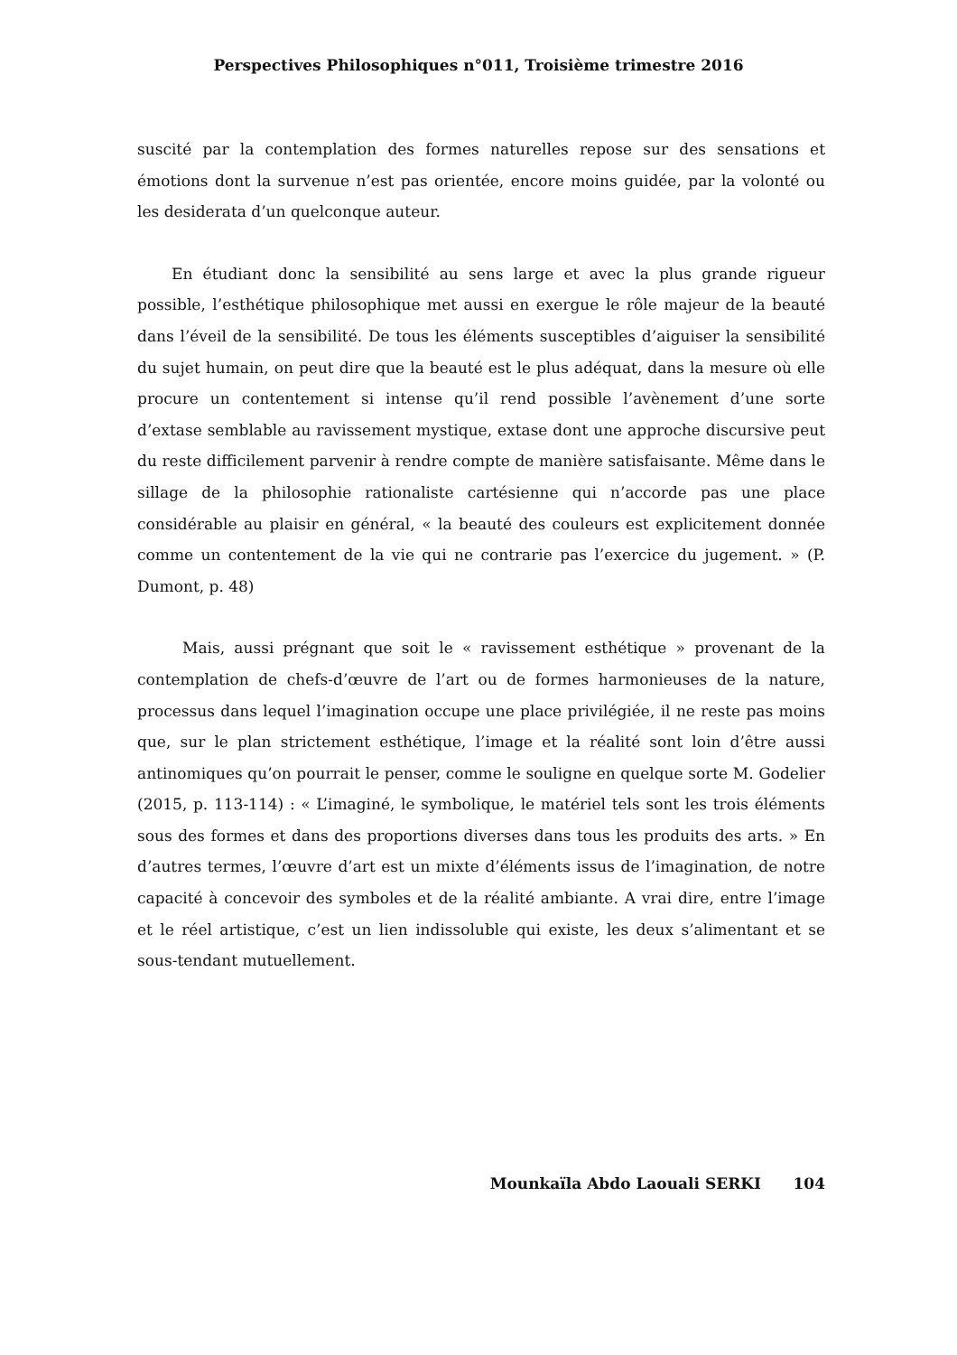Perspectives Philosophiques n°011, Troisième trimestre 2016
suscité par la contemplation des formes naturelles repose sur des sensations et émotions dont la survenue n’est pas orientée, encore moins guidée, par la volonté ou les desiderata d’un quelconque auteur.
En étudiant donc la sensibilité au sens large et avec la plus grande rigueur possible, l’esthétique philosophique met aussi en exergue le rôle majeur de la beauté dans l’éveil de la sensibilité. De tous les éléments susceptibles d’aiguiser la sensibilité du sujet humain, on peut dire que la beauté est le plus adéquat, dans la mesure où elle procure un contentement si intense qu’il rend possible l’avènement d’une sorte d’extase semblable au ravissement mystique, extase dont une approche discursive peut du reste difficilement parvenir à rendre compte de manière satisfaisante. Même dans le sillage de la philosophie rationaliste cartésienne qui n’accorde pas une place considérable au plaisir en général, « la beauté des couleurs est explicitement donnée comme un contentement de la vie qui ne contrarie pas l’exercice du jugement. » (P. Dumont, p. 48)
Mais, aussi prégnant que soit le « ravissement esthétique » provenant de la contemplation de chefs-d’œuvre de l’art ou de formes harmonieuses de la nature, processus dans lequel l’imagination occupe une place privilégiée, il ne reste pas moins que, sur le plan strictement esthétique, l’image et la réalité sont loin d’être aussi antinomiques qu’on pourrait le penser, comme le souligne en quelque sorte M. Godelier (2015, p. 113-114) : « L’imaginé, le symbolique, le matériel tels sont les trois éléments sous des formes et dans des proportions diverses dans tous les produits des arts. » En d’autres termes, l’œuvre d’art est un mixte d’éléments issus de l’imagination, de notre capacité à concevoir des symboles et de la réalité ambiante. A vrai dire, entre l’image et le réel artistique, c’est un lien indissoluble qui existe, les deux s’alimentant et se sous-tendant mutuellement.
Mounkaïla Abdo Laouali SERKI 104